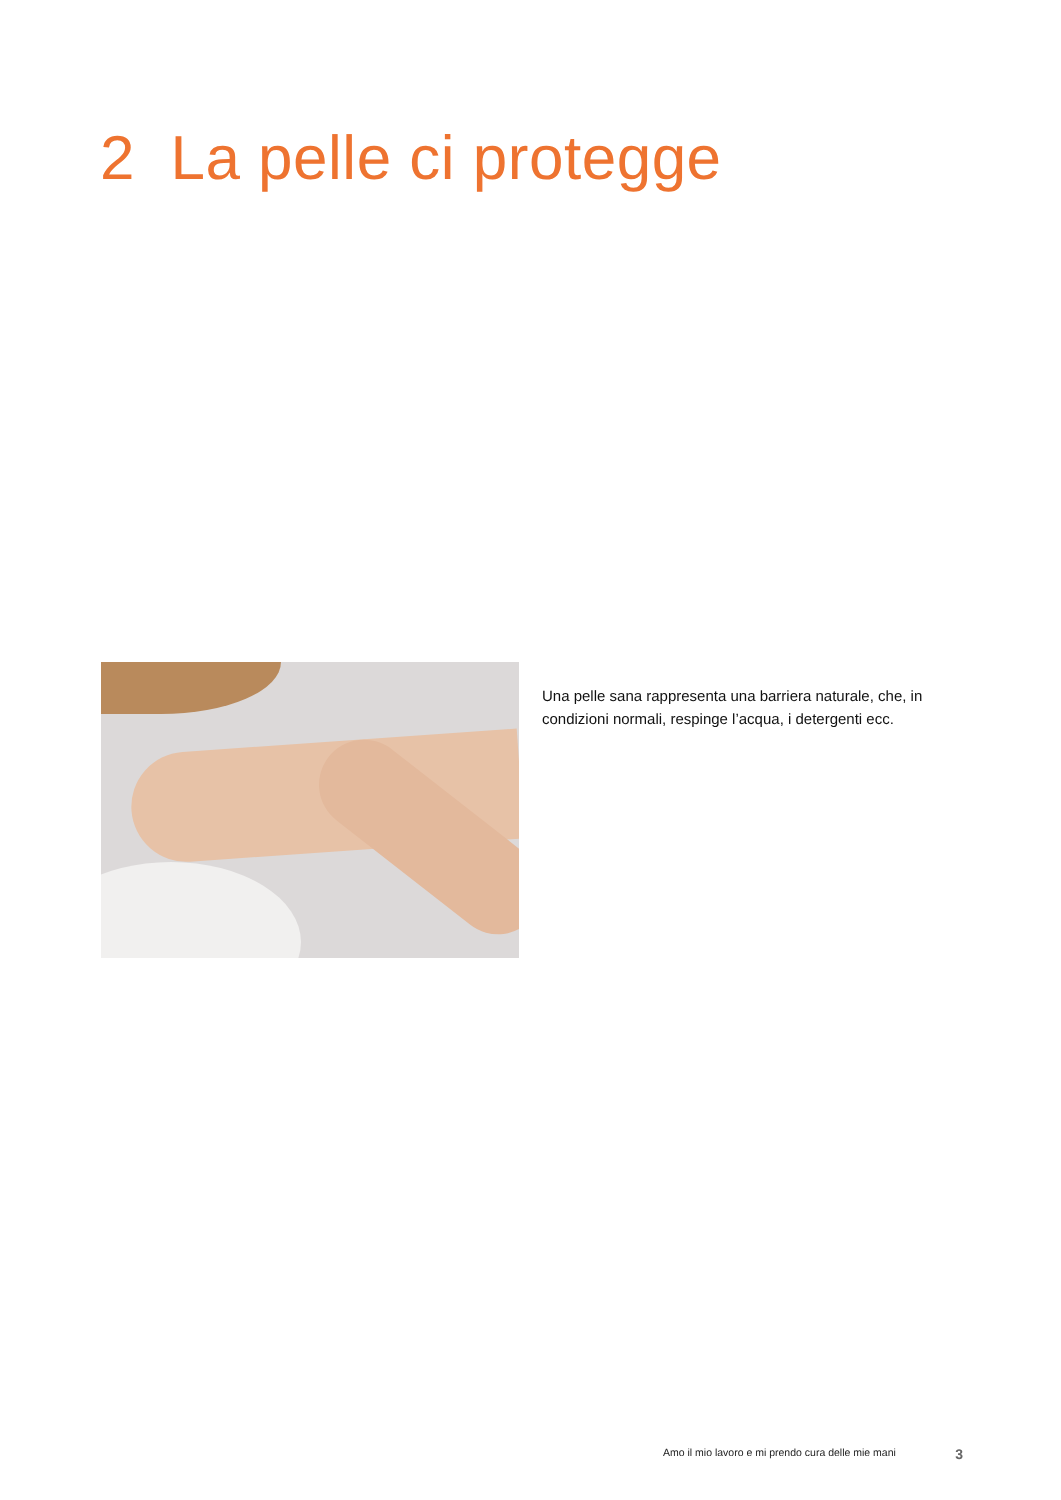2 La pelle ci protegge
Una pelle sana rappresenta una barriera naturale, che, in condizioni normali, respinge l’acqua, i detergenti ecc.
Amo il mio lavoro e mi prendo cura delle mie mani 3